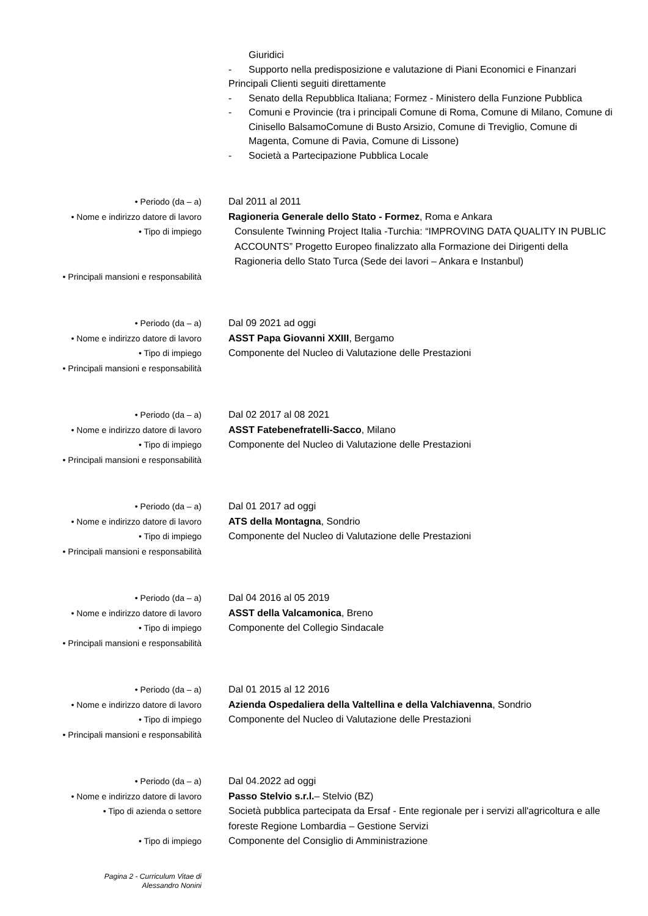Giuridici
- Supporto nella predisposizione e valutazione di Piani Economici e Finanzari
Principali Clienti seguiti direttamente
- Senato della Repubblica Italiana; Formez - Ministero della Funzione Pubblica
- Comuni e Provincie (tra i principali Comune di Roma, Comune di Milano, Comune di Cinisello BalsamoComune di Busto Arsizio, Comune di Treviglio, Comune di Magenta, Comune di Pavia, Comune di Lissone)
- Società a Partecipazione Pubblica Locale
• Periodo (da – a) Dal 2011 al 2011
• Nome e indirizzo datore di lavoro Ragioneria Generale dello Stato - Formez, Roma e Ankara
• Tipo di impiego Consulente Twinning Project Italia -Turchia: “IMPROVING DATA QUALITY IN PUBLIC ACCOUNTS” Progetto Europeo finalizzato alla Formazione dei Dirigenti della Ragioneria dello Stato Turca (Sede dei lavori – Ankara e Instanbul)
• Principali mansioni e responsabilità
• Periodo (da – a) Dal 09 2021 ad oggi
• Nome e indirizzo datore di lavoro ASST Papa Giovanni XXIII, Bergamo
• Tipo di impiego Componente del Nucleo di Valutazione delle Prestazioni
• Principali mansioni e responsabilità
• Periodo (da – a) Dal 02 2017 al 08 2021
• Nome e indirizzo datore di lavoro ASST Fatebenefratelli-Sacco, Milano
• Tipo di impiego Componente del Nucleo di Valutazione delle Prestazioni
• Principali mansioni e responsabilità
• Periodo (da – a) Dal 01 2017 ad oggi
• Nome e indirizzo datore di lavoro ATS della Montagna, Sondrio
• Tipo di impiego Componente del Nucleo di Valutazione delle Prestazioni
• Principali mansioni e responsabilità
• Periodo (da – a) Dal 04 2016 al 05 2019
• Nome e indirizzo datore di lavoro ASST della Valcamonica, Breno
• Tipo di impiego Componente del Collegio Sindacale
• Principali mansioni e responsabilità
• Periodo (da – a) Dal 01 2015 al 12 2016
• Nome e indirizzo datore di lavoro Azienda Ospedaliera della Valtellina e della Valchiavenna, Sondrio
• Tipo di impiego Componente del Nucleo di Valutazione delle Prestazioni
• Principali mansioni e responsabilità
• Periodo (da – a) Dal 04.2022 ad oggi
• Nome e indirizzo datore di lavoro Passo Stelvio s.r.l.– Stelvio (BZ)
• Tipo di azienda o settore Società pubblica partecipata da Ersaf - Ente regionale per i servizi all'agricoltura e alle foreste Regione Lombardia – Gestione Servizi
• Tipo di impiego Componente del Consiglio di Amministrazione
Pagina 2 - Curriculum Vitae di
Alessandro Nonini